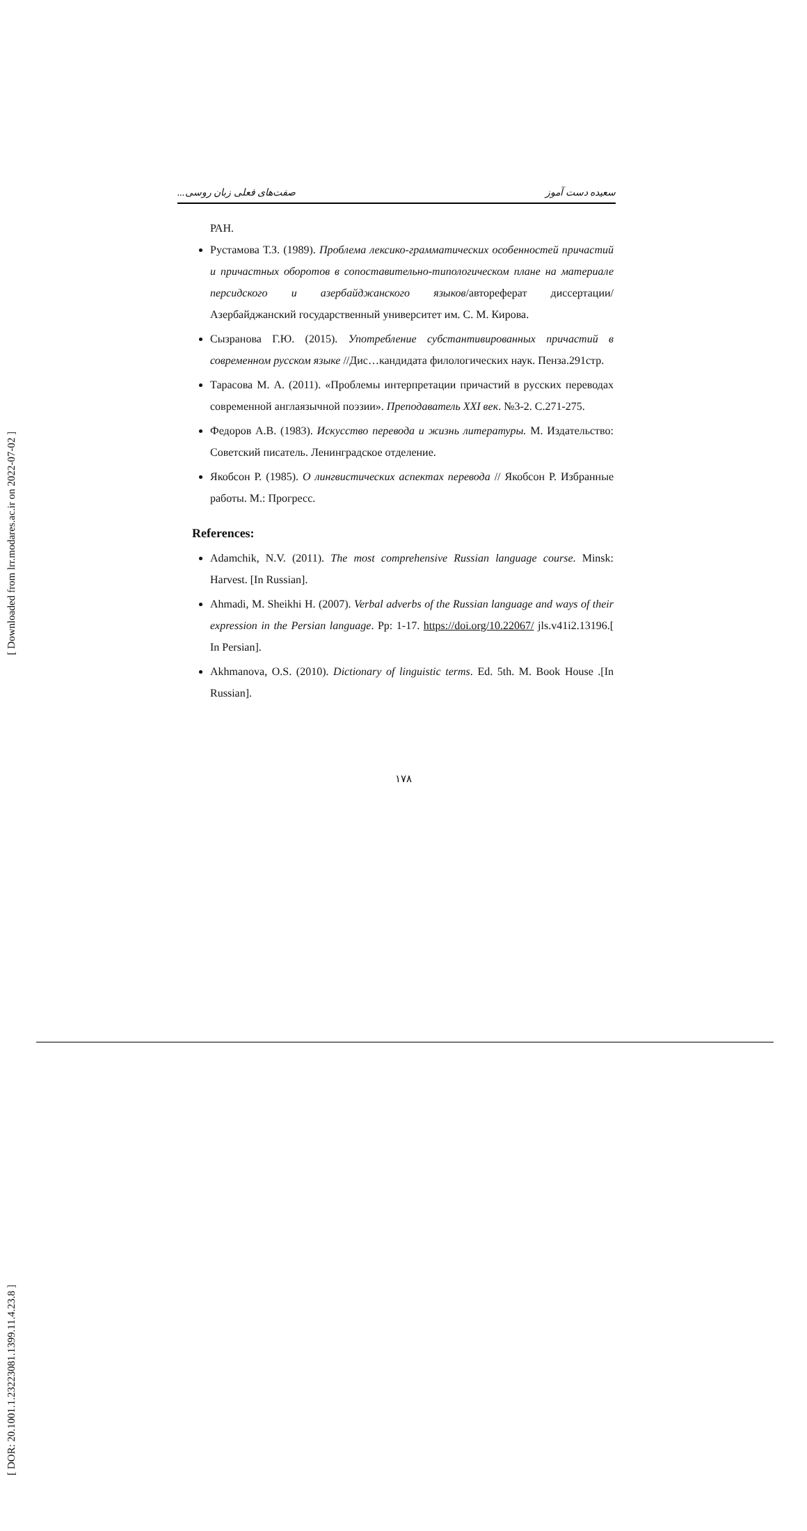[ Downloaded from lrr.modares.ac.ir on 2022-07-02 ]
[ DOR: 20.1001.1.23223081.1399.11.4.23.8 ]
سعیده دست آموز صفت‌های فعلی زبان روسی...
РАН.
Рустамова Т.З. (1989). Проблема лексико-грамматических особенностей причастий и причастных оборотов в сопоставительно-типологическом плане на материале персидского и азербайджанского языков/автореферат диссертации/ Азербайджанский государственный университет им. С. М. Кирова.
Сызранова Г.Ю. (2015). Употребление субстантивированных причастий в современном русском языке //Дис…кандидата филологических наук. Пенза.291стр.
Тарасова М. А. (2011). «Проблемы интерпретации причастий в русских переводах современной англаязычной поэзии». Преподаватель XXI век. №3-2. С.271-275.
Федоров А.В. (1983). Искусство перевода и жизнь литературы. М. Издательство: Советский писатель. Ленинградское отделение.
Якобсон Р. (1985). О лингвистических аспектах перевода // Якобсон Р. Избранные работы. М.: Прогресс.
References:
Adamchik, N.V. (2011). The most comprehensive Russian language course. Minsk: Harvest. [In Russian].
Ahmadi, M. Sheikhi H. (2007). Verbal adverbs of the Russian language and ways of their expression in the Persian language. Pp: 1-17. https://doi.org/10.22067/ jls.v41i2.13196.[ In Persian].
Akhmanova, O.S. (2010). Dictionary of linguistic terms. Ed. 5th. M. Book House .[In Russian].
۱۷۸